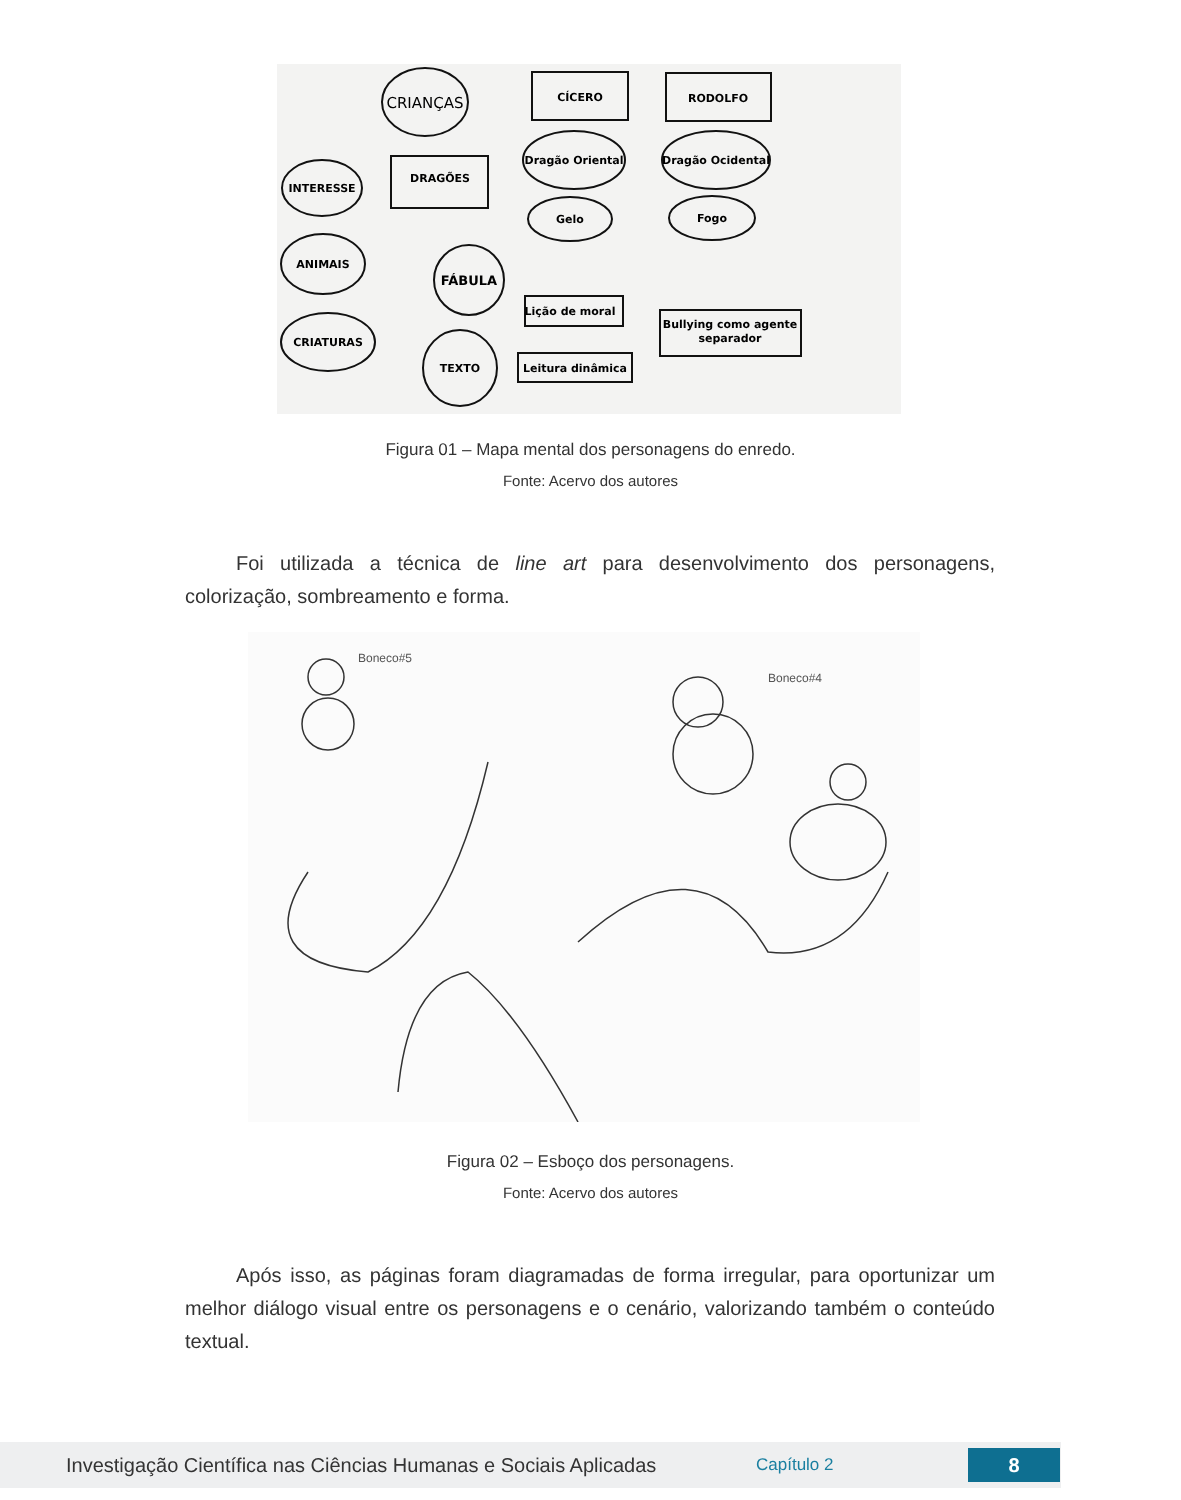CRIANÇAS
CÍCERO
RODOLFO
Dragão Oriental
Dragão Ocidental
INTERESSE
DRAGÕES
Gelo
Fogo
ANIMAIS
FÁBULA
Lição de moral
Bullying como agente
separador
CRIATURAS
TEXTO
Leitura dinâmica
Figura 01 – Mapa mental dos personagens do enredo.
Fonte: Acervo dos autores
Foi utilizada a técnica de line art para desenvolvimento dos personagens, colorização, sombreamento e forma.
Boneco#5
Boneco#4
Figura 02 – Esboço dos personagens.
Fonte: Acervo dos autores
Após isso, as páginas foram diagramadas de forma irregular, para oportunizar um melhor diálogo visual entre os personagens e o cenário, valorizando também o conteúdo textual.
Investigação Científica nas Ciências Humanas e Sociais Aplicadas Capítulo 2 8